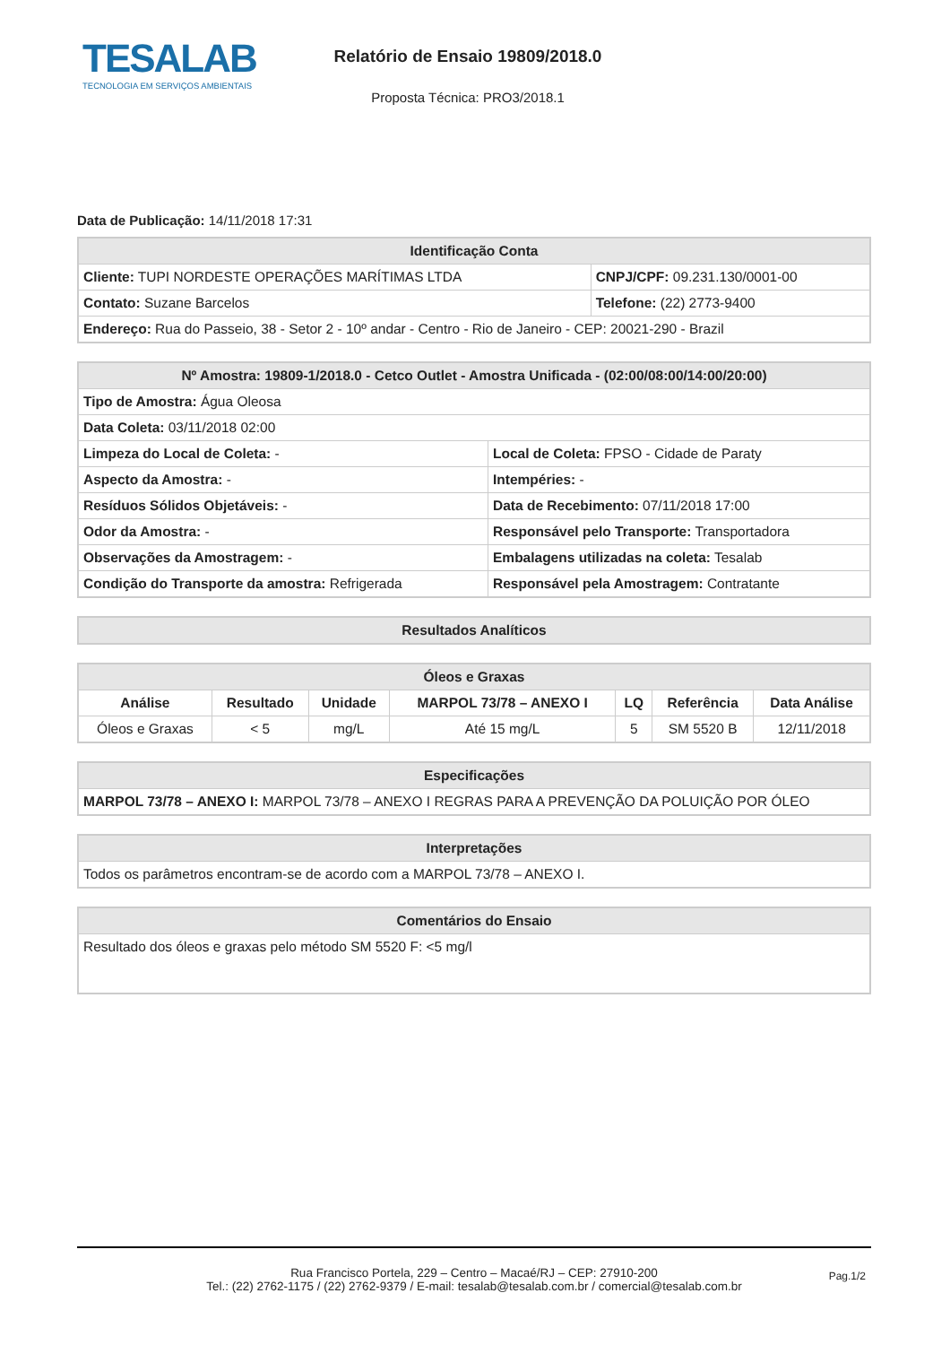TESALAB
TECNOLOGIA EM SERVIÇOS AMBIENTAIS
Relatório de Ensaio 19809/2018.0
Proposta Técnica: PRO3/2018.1
Data de Publicação: 14/11/2018 17:31
| Identificação Conta | |
| --- | --- |
| Cliente: TUPI NORDESTE OPERAÇÕES MARÍTIMAS LTDA | CNPJ/CPF: 09.231.130/0001-00 |
| Contato: Suzane Barcelos | Telefone: (22) 2773-9400 |
| Endereço: Rua do Passeio, 38 - Setor 2 - 10º andar - Centro - Rio de Janeiro - CEP: 20021-290 - Brazil | |
| Nº Amostra: 19809-1/2018.0 - Cetco Outlet - Amostra Unificada - (02:00/08:00/14:00/20:00) | |
| --- | --- |
| Tipo de Amostra: Água Oleosa | |
| Data Coleta: 03/11/2018 02:00 | |
| Limpeza do Local de Coleta: - | Local de Coleta: FPSO - Cidade de Paraty |
| Aspecto da Amostra: - | Intempéries: - |
| Resíduos Sólidos Objetáveis: - | Data de Recebimento: 07/11/2018 17:00 |
| Odor da Amostra: - | Responsável pelo Transporte: Transportadora |
| Observações da Amostragem: - | Embalagens utilizadas na coleta: Tesalab |
| Condição do Transporte da amostra: Refrigerada | Responsável pela Amostragem: Contratante |
| Resultados Analíticos |
| --- |
| Óleos e Graxas | | | | | | |
| --- | --- | --- | --- | --- | --- | --- |
| Análise | Resultado | Unidade | MARPOL 73/78 – ANEXO I | LQ | Referência | Data Análise |
| Óleos e Graxas | < 5 | mg/L | Até 15 mg/L | 5 | SM 5520 B | 12/11/2018 |
| Especificações |
| --- |
| MARPOL 73/78 – ANEXO I: MARPOL 73/78 – ANEXO I REGRAS PARA A PREVENÇÃO DA POLUIÇÃO POR ÓLEO |
| Interpretações |
| --- |
| Todos os parâmetros encontram-se de acordo com a MARPOL 73/78 – ANEXO I. |
| Comentários do Ensaio |
| --- |
| Resultado dos óleos e graxas pelo método SM 5520 F: <5 mg/l |
Rua Francisco Portela, 229 – Centro – Macaé/RJ – CEP: 27910-200
Tel.: (22) 2762-1175 / (22) 2762-9379 / E-mail: tesalab@tesalab.com.br / comercial@tesalab.com.br
Pag.1/2